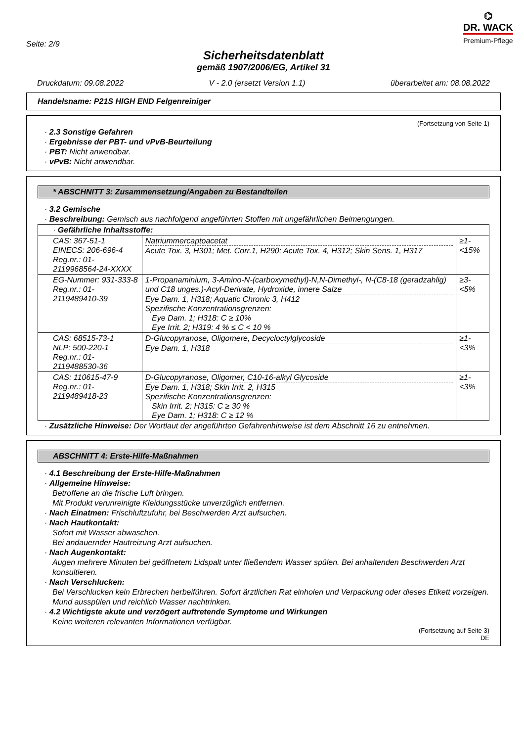Seite: 2/9
⌬
DR. WACK
Premium-Pflege
Sicherheitsdatenblatt
gemäß 1907/2006/EG, Artikel 31
Druckdatum: 09.08.2022 V - 2.0 (ersetzt Version 1.1) überarbeitet am: 08.08.2022
Handelsname: P21S HIGH END Felgenreiniger
(Fortsetzung von Seite 1)
· 2.3 Sonstige Gefahren
· Ergebnisse der PBT- und vPvB-Beurteilung
· PBT: Nicht anwendbar.
· vPvB: Nicht anwendbar.
* ABSCHNITT 3: Zusammensetzung/Angaben zu Bestandteilen
· 3.2 Gemische
· Beschreibung: Gemisch aus nachfolgend angeführten Stoffen mit ungefährlichen Beimengungen.
| · Gefährliche Inhaltsstoffe: | | |
| CAS: 367-51-1 EINECS: 206-696-4 Reg.nr.: 01-2119968564-24-XXXX | Natriummercaptoacetat Acute Tox. 3, H301; Met. Corr.1, H290; Acute Tox. 4, H312; Skin Sens. 1, H317 | ≥1-<15% |
| EG-Nummer: 931-333-8 Reg.nr.: 01-2119489410-39 | 1-Propanaminium, 3-Amino-N-(carboxymethyl)-N,N-Dimethyl-, N-(C8-18 (geradzahlig) und C18 unges.)-Acyl-Derivate, Hydroxide, innere Salze Eye Dam. 1, H318; Aquatic Chronic 3, H412 Spezifische Konzentrationsgrenzen: Eye Dam. 1; H318: C ≥ 10% Eye Irrit. 2; H319: 4 % ≤ C < 10 % | ≥3-<5% |
| CAS: 68515-73-1 NLP: 500-220-1 Reg.nr.: 01-2119488530-36 | D-Glucopyranose, Oligomere, Decycloctylglycoside Eye Dam. 1, H318 | ≥1-<3% |
| CAS: 110615-47-9 Reg.nr.: 01-2119489418-23 | D-Glucopyranose, Oligomer, C10-16-alkyl Glycoside Eye Dam. 1, H318; Skin Irrit. 2, H315 Spezifische Konzentrationsgrenzen: Skin Irrit. 2; H315: C ≥ 30 % Eye Dam. 1; H318: C ≥ 12 % | ≥1-<3% |
· Zusätzliche Hinweise: Der Wortlaut der angeführten Gefahrenhinweise ist dem Abschnitt 16 zu entnehmen.
ABSCHNITT 4: Erste-Hilfe-Maßnahmen
· 4.1 Beschreibung der Erste-Hilfe-Maßnahmen
· Allgemeine Hinweise:
Betroffene an die frische Luft bringen.
Mit Produkt verunreinigte Kleidungsstücke unverzüglich entfernen.
· Nach Einatmen: Frischluftzufuhr, bei Beschwerden Arzt aufsuchen.
· Nach Hautkontakt:
Sofort mit Wasser abwaschen.
Bei andauernder Hautreizung Arzt aufsuchen.
· Nach Augenkontakt:
Augen mehrere Minuten bei geöffnetem Lidspalt unter fließendem Wasser spülen. Bei anhaltenden Beschwerden Arzt konsultieren.
· Nach Verschlucken:
Bei Verschlucken kein Erbrechen herbeiführen. Sofort ärztlichen Rat einholen und Verpackung oder dieses Etikett vorzeigen.
Mund ausspülen und reichlich Wasser nachtrinken.
· 4.2 Wichtigste akute und verzögert auftretende Symptome und Wirkungen
Keine weiteren relevanten Informationen verfügbar.
(Fortsetzung auf Seite 3)
DE